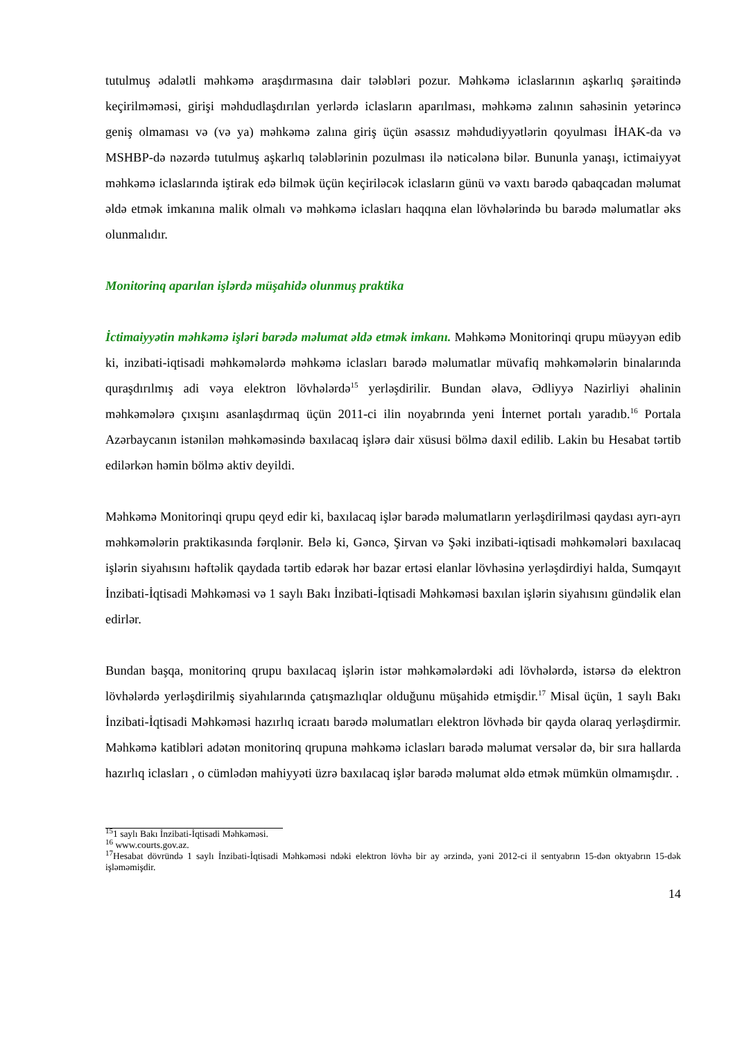tutulmuş ədalətli məhkəmə araşdırmasına dair tələbləri pozur. Məhkəmə iclaslarının aşkarlıq şəraitində keçirilməməsi, girişi məhdudlaşdırılan yerlərdə iclasların aparılması, məhkəmə zalının sahəsinin yetərincə geniş olmaması və (və ya) məhkəmə zalına giriş üçün əsassız məhdudiyyətlərin qoyulması İHAK-da və MSHBP-də nəzərdə tutulmuş aşkarlıq tələblərinin pozulması ilə nəticələnə bilər. Bununla yanaşı, ictimaiyyət məhkəmə iclaslarında iştirak edə bilmək üçün keçiriləcək iclasların günü və vaxtı barədə qabaqcadan məlumat əldə etmək imkanına malik olmalı və məhkəmə iclasları haqqına elan lövhələrində bu barədə məlumatlar əks olunmalıdır.
Monitorinq aparılan işlərdə müşahidə olunmuş praktika
İctimaiyyətin məhkəmə işləri barədə məlumat əldə etmək imkanı. Məhkəmə Monitorinqi qrupu müəyyən edib ki, inzibati-iqtisadi məhkəmələrdə məhkəmə iclasları barədə məlumatlar müvafiq məhkəmələrin binalarında quraşdırılmış adi vəya elektron lövhələrdə<sup>15</sup> yerləşdirilir. Bundan əlavə, Ədliyyə Nazirliyi əhalinin məhkəmələrə çıxışını asanlaşdırmaq üçün 2011-ci ilin noyabrında yeni İnternet portalı yaradıb.<sup>16</sup> Portala Azərbaycanın istənilən məhkəməsində baxılacaq işlərə dair xüsusi bölmə daxil edilib. Lakin bu Hesabat tərtib edilərkən həmin bölmə aktiv deyildi.
Məhkəmə Monitorinqi qrupu qeyd edir ki, baxılacaq işlər barədə məlumatların yerləşdirilməsi qaydası ayrı-ayrı məhkəmələrin praktikasında fərqlənir. Belə ki, Gəncə, Şirvan və Şəki inzibati-iqtisadi məhkəmələri baxılacaq işlərin siyahısını həftəlik qaydada tərtib edərək hər bazar ertəsi elanlar lövhəsinə yerləşdirdiyi halda, Sumqayıt İnzibati-İqtisadi Məhkəməsi və 1 saylı Bakı İnzibati-İqtisadi Məhkəməsi baxılan işlərin siyahısını gündəlik elan edirlər.
Bundan başqa, monitorinq qrupu baxılacaq işlərin istər məhkəmələrdəki adi lövhələrdə, istərsə də elektron lövhələrdə yerləşdirilmiş siyahılarında çatışmazlıqlar olduğunu müşahidə etmişdir.<sup>17</sup> Misal üçün, 1 saylı Bakı İnzibati-İqtisadi Məhkəməsi hazırlıq icraatı barədə məlumatları elektron lövhədə bir qayda olaraq yerləşdirmir. Məhkəmə katibləri adətən monitorinq qrupuna məhkəmə iclasları barədə məlumat versələr də, bir sıra hallarda hazırlıq iclasları , o cümlədən mahiyyəti üzrə baxılacaq işlər barədə məlumat əldə etmək mümkün olmamışdır. .
<sup>15</sup> 1 saylı Bakı İnzibati-İqtisadi Məhkəməsi.
<sup>16</sup> www.courts.gov.az.
<sup>17</sup> Hesabat dövründə 1 saylı İnzibati-İqtisadi Məhkəməsi ndəki elektron lövhə bir ay ərzində, yəni 2012-ci il sentyabrın 15-dən oktyabrın 15-dək işləməmişdir.
14